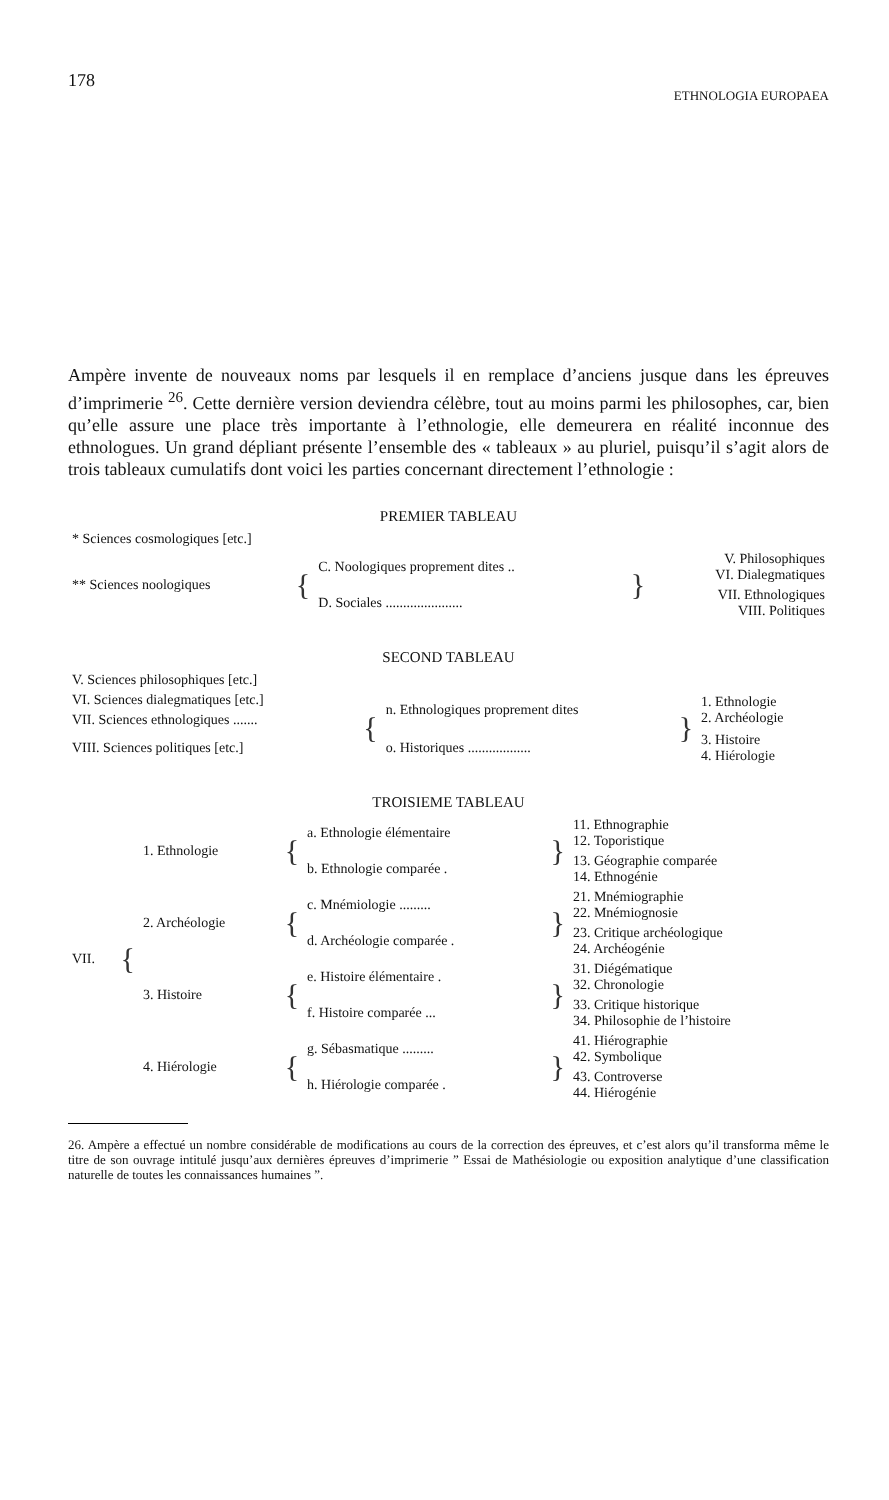178 ETHNOLOGIA EUROPAEA
Ampère invente de nouveaux noms par lesquels il en remplace d’anciens jusque dans les épreuves d’imprimerie <sup>26</sup>. Cette dernière version deviendra célèbre, tout au moins parmi les philosophes, car, bien qu’elle assure une place très importante à l’ethnologie, elle demeurera en réalité inconnue des ethnologues. Un grand dépliant présente l’ensemble des « tableaux » au pluriel, puisqu’il s’agit alors de trois tableaux cumulatifs dont voici les parties concernant directement l’ethnologie :
PREMIER TABLEAU
| * Sciences cosmologiques [etc.] | | | | |
| ** Sciences noologiques | { | C. Noologiques proprement dites .. | } | V. Philosophiques VI. Dialegmatiques |
| | | D. Sociales ...................... | | VII. Ethnologiques VIII. Politiques |
SECOND TABLEAU
| V. Sciences philosophiques [etc.] | | | | |
| VI. Sciences dialegmatiques [etc.] | { | n. Ethnologiques proprement dites | } | 1. Ethnologie 2. Archéologie |
| VII. Sciences ethnologiques ....... | | | | |
| VIII. Sciences politiques [etc.] | | o. Historiques .................. | | 3. Histoire 4. Hiérologie |
TROISIEME TABLEAU
| VII. | { | 1. Ethnologie | { | a. Ethnologie élémentaire | } | 11. Ethnographie 12. Toporistique |
| | | | | b. Ethnologie comparée . | | 13. Géographie comparée 14. Ethnogénie |
| | | 2. Archéologie | { | c. Mnémiologie ......... | } | 21. Mnémiographie 22. Mnémiognosie |
| | | | | d. Archéologie comparée . | | 23. Critique archéologique 24. Archéogénie |
| | | 3. Histoire | { | e. Histoire élémentaire . | } | 31. Diégématique 32. Chronologie |
| | | | | f. Histoire comparée ... | | 33. Critique historique 34. Philosophie de l’histoire |
| | | 4. Hiérologie | { | g. Sébasmatique ......... | } | 41. Hiérographie 42. Symbolique |
| | | | | h. Hiérologie comparée . | | 43. Controverse 44. Hiérogénie |
26. Ampère a effectué un nombre considérable de modifications au cours de la correction des épreuves, et c’est alors qu’il transforma même le titre de son ouvrage intitulé jusqu’aux dernières épreuves d’imprimerie ” Essai de Mathésiologie ou exposition analytique d’une classification naturelle de toutes les connaissances humaines ”.